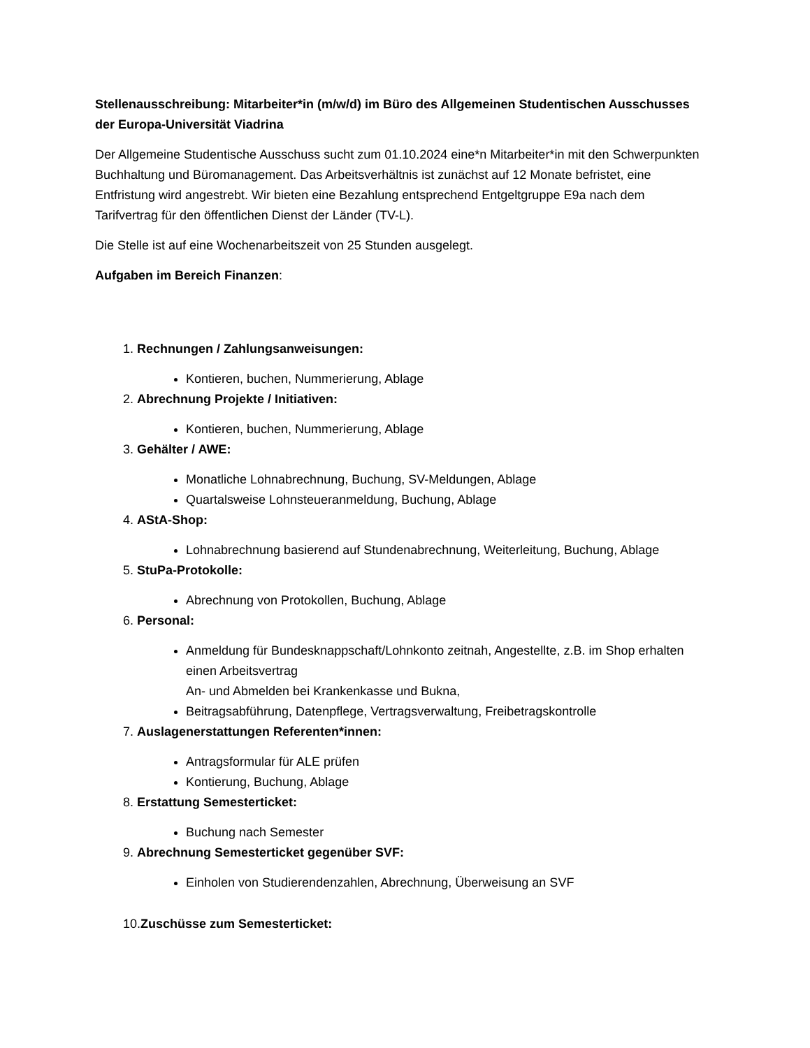Stellenausschreibung: Mitarbeiter*in (m/w/d) im Büro des Allgemeinen Studentischen Ausschusses der Europa-Universität Viadrina
Der Allgemeine Studentische Ausschuss sucht zum 01.10.2024 eine*n Mitarbeiter*in mit den Schwerpunkten Buchhaltung und Büromanagement. Das Arbeitsverhältnis ist zunächst auf 12 Monate befristet, eine Entfristung wird angestrebt. Wir bieten eine Bezahlung entsprechend Entgeltgruppe E9a nach dem Tarifvertrag für den öffentlichen Dienst der Länder (TV-L).
Die Stelle ist auf eine Wochenarbeitszeit von 25 Stunden ausgelegt.
Aufgaben im Bereich Finanzen:
1. Rechnungen / Zahlungsanweisungen:
Kontieren, buchen, Nummerierung, Ablage
2. Abrechnung Projekte / Initiativen:
Kontieren, buchen, Nummerierung, Ablage
3. Gehälter / AWE:
Monatliche Lohnabrechnung, Buchung, SV-Meldungen, Ablage
Quartalsweise Lohnsteueranmeldung, Buchung, Ablage
4. AStA-Shop:
Lohnabrechnung basierend auf Stundenabrechnung, Weiterleitung, Buchung, Ablage
5. StuPa-Protokolle:
Abrechnung von Protokollen, Buchung, Ablage
6. Personal:
Anmeldung für Bundesknappschaft/Lohnkonto zeitnah, Angestellte, z.B. im Shop erhalten einen Arbeitsvertrag
An- und Abmelden bei Krankenkasse und Bukna,
Beitragsabführung, Datenpflege, Vertragsverwaltung, Freibetragskontrolle
7. Auslagenerstattungen Referenten*innen:
Antragsformular für ALE prüfen
Kontierung, Buchung, Ablage
8. Erstattung Semesterticket:
Buchung nach Semester
9. Abrechnung Semesterticket gegenüber SVF:
Einholen von Studierendenzahlen, Abrechnung, Überweisung an SVF
10.Zuschüsse zum Semesterticket: